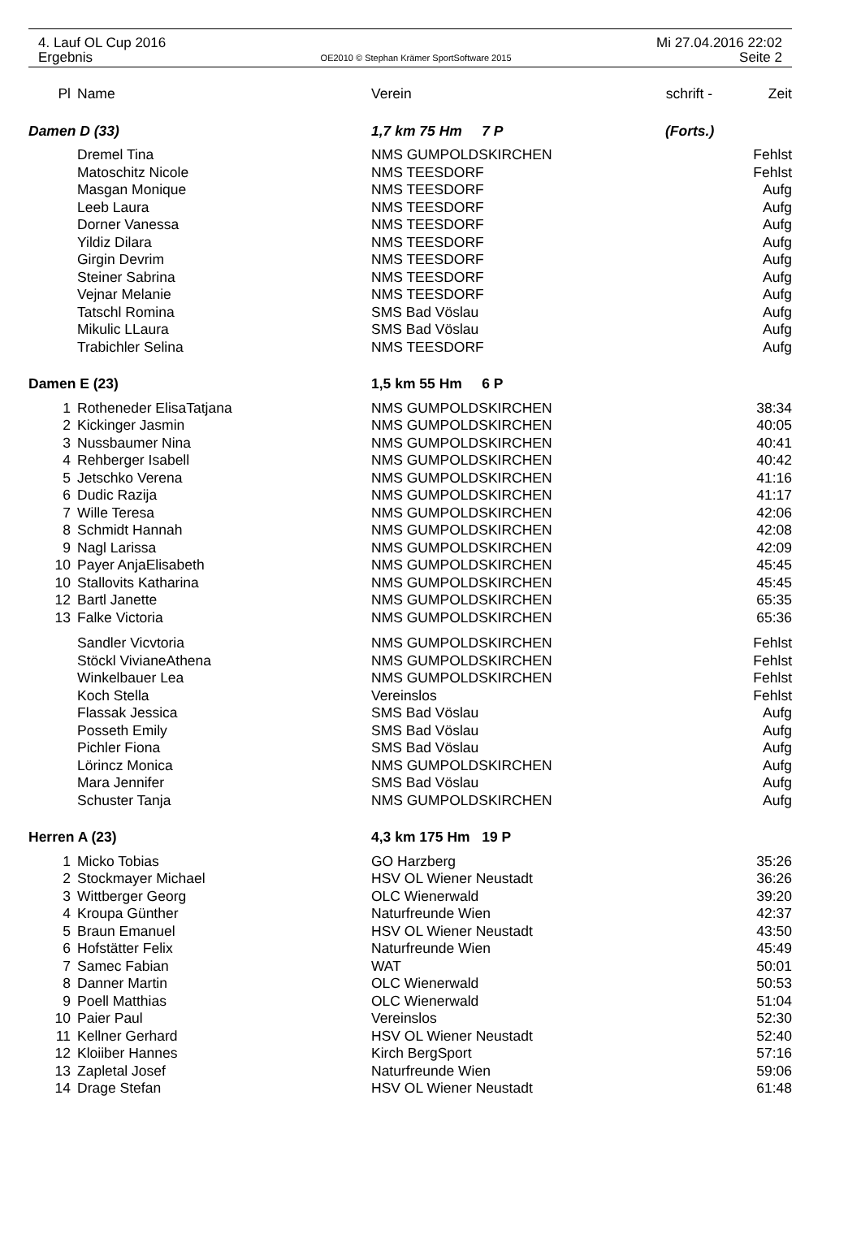4. Lauf OL Cup 2016 Mi 27.04.2016 22:02
Ergebnis OE2010 © Stephan Krämer SportSoftware 2015 Seite 2
| Pl | Name | Verein | schrift - | Zeit |
| --- | --- | --- | --- | --- |
| Damen D (33) | | 1,7 km 75 Hm 7 P | (Forts.) | |
| | Dremel Tina | NMS GUMPOLDSKIRCHEN | | Fehlst |
| | Matoschitz Nicole | NMS TEESDORF | | Fehlst |
| | Masgan Monique | NMS TEESDORF | | Aufg |
| | Leeb Laura | NMS TEESDORF | | Aufg |
| | Dorner Vanessa | NMS TEESDORF | | Aufg |
| | Yildiz Dilara | NMS TEESDORF | | Aufg |
| | Girgin Devrim | NMS TEESDORF | | Aufg |
| | Steiner Sabrina | NMS TEESDORF | | Aufg |
| | Vejnar Melanie | NMS TEESDORF | | Aufg |
| | Tatschl Romina | SMS Bad Vöslau | | Aufg |
| | Mikulic LLaura | SMS Bad Vöslau | | Aufg |
| | Trabichler Selina | NMS TEESDORF | | Aufg |
| Damen E (23) | | 1,5 km 55 Hm 6 P | | |
| 1 | Rotheneder ElisaTatjana | NMS GUMPOLDSKIRCHEN | | 38:34 |
| 2 | Kickinger Jasmin | NMS GUMPOLDSKIRCHEN | | 40:05 |
| 3 | Nussbaumer Nina | NMS GUMPOLDSKIRCHEN | | 40:41 |
| 4 | Rehberger Isabell | NMS GUMPOLDSKIRCHEN | | 40:42 |
| 5 | Jetschko Verena | NMS GUMPOLDSKIRCHEN | | 41:16 |
| 6 | Dudic Razija | NMS GUMPOLDSKIRCHEN | | 41:17 |
| 7 | Wille Teresa | NMS GUMPOLDSKIRCHEN | | 42:06 |
| 8 | Schmidt Hannah | NMS GUMPOLDSKIRCHEN | | 42:08 |
| 9 | Nagl Larissa | NMS GUMPOLDSKIRCHEN | | 42:09 |
| 10 | Payer AnjaElisabeth | NMS GUMPOLDSKIRCHEN | | 45:45 |
| 10 | Stallovits Katharina | NMS GUMPOLDSKIRCHEN | | 45:45 |
| 12 | Bartl Janette | NMS GUMPOLDSKIRCHEN | | 65:35 |
| 13 | Falke Victoria | NMS GUMPOLDSKIRCHEN | | 65:36 |
| | Sandler Vicvtoria | NMS GUMPOLDSKIRCHEN | | Fehlst |
| | Stöckl VivianeAthena | NMS GUMPOLDSKIRCHEN | | Fehlst |
| | Winkelbauer Lea | NMS GUMPOLDSKIRCHEN | | Fehlst |
| | Koch Stella | Vereinslos | | Fehlst |
| | Flassak Jessica | SMS Bad Vöslau | | Aufg |
| | Posseth Emily | SMS Bad Vöslau | | Aufg |
| | Pichler Fiona | SMS Bad Vöslau | | Aufg |
| | Lörincz Monica | NMS GUMPOLDSKIRCHEN | | Aufg |
| | Mara Jennifer | SMS Bad Vöslau | | Aufg |
| | Schuster Tanja | NMS GUMPOLDSKIRCHEN | | Aufg |
| Herren A (23) | | 4,3 km 175 Hm 19 P | | |
| 1 | Micko Tobias | GO Harzberg | | 35:26 |
| 2 | Stockmayer Michael | HSV OL Wiener Neustadt | | 36:26 |
| 3 | Wittberger Georg | OLC Wienerwald | | 39:20 |
| 4 | Kroupa Günther | Naturfreunde Wien | | 42:37 |
| 5 | Braun Emanuel | HSV OL Wiener Neustadt | | 43:50 |
| 6 | Hofstätter Felix | Naturfreunde Wien | | 45:49 |
| 7 | Samec Fabian | WAT | | 50:01 |
| 8 | Danner Martin | OLC Wienerwald | | 50:53 |
| 9 | Poell Matthias | OLC Wienerwald | | 51:04 |
| 10 | Paier Paul | Vereinslos | | 52:30 |
| 11 | Kellner Gerhard | HSV OL Wiener Neustadt | | 52:40 |
| 12 | Kloiiber Hannes | Kirch BergSport | | 57:16 |
| 13 | Zapletal Josef | Naturfreunde Wien | | 59:06 |
| 14 | Drage Stefan | HSV OL Wiener Neustadt | | 61:48 |